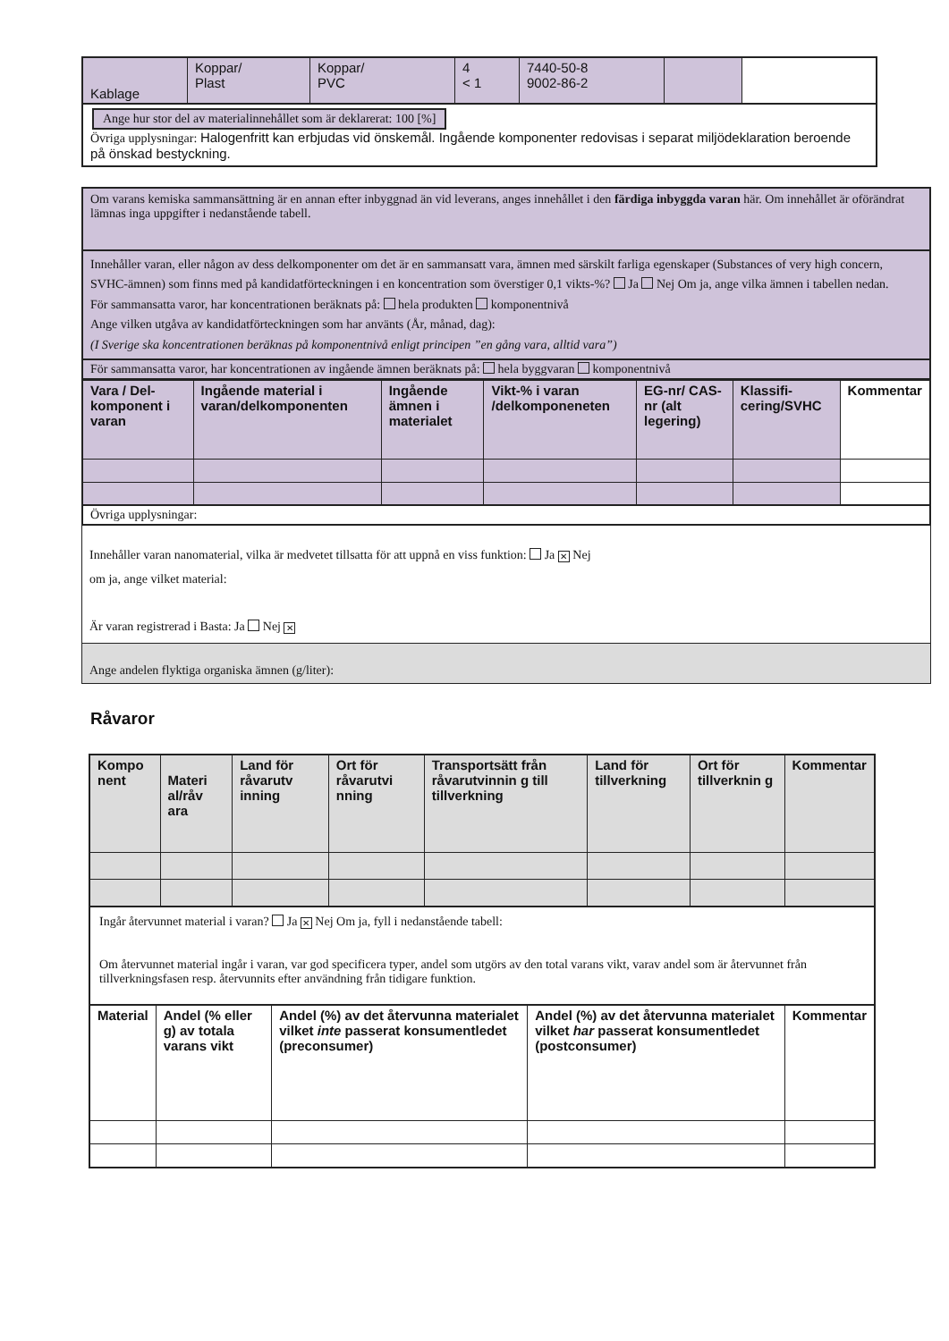| Kablage | Koppar/ Plast | Koppar/ PVC | 4 < 1 | 7440-50-8 9002-86-2 | | |
Ange hur stor del av materialinnehållet som är deklarerat: 100 [%]
Övriga upplysningar: Halogenfritt kan erbjudas vid önskemål. Ingående komponenter redovisas i separat miljödeklaration beroende på önskad bestyckning.
Om varans kemiska sammansättning är en annan efter inbyggnad än vid leverans, anges innehållet i den färdiga inbyggda varan här. Om innehållet är oförändrat lämnas inga uppgifter i nedanstående tabell.
Innehåller varan, eller någon av dess delkomponenter om det är en sammansatt vara, ämnen med särskilt farliga egenskaper (Substances of very high concern, SVHC-ämnen) som finns med på kandidatförteckningen i en koncentration som överstiger 0,1 vikts-%? Ja Nej Om ja, ange vilka ämnen i tabellen nedan.
För sammansatta varor, har koncentrationen beräknats på: hela produkten komponentnivå
Ange vilken utgåva av kandidatförteckningen som har använts (År, månad, dag):
(I Sverige ska koncentrationen beräknas på komponentnivå enligt principen ”en gång vara, alltid vara”)
För sammansatta varor, har koncentrationen av ingående ämnen beräknats på: hela byggvaran komponentnivå
| Vara / Del-komponent i varan | Ingående material i varan/delkomponenten | Ingående ämnen i materialet | Vikt-% i varan /delkomponeneten | EG-nr/ CAS-nr (alt legering) | Klassifi-cering/SVHC | Kommentar |
| --- | --- | --- | --- | --- | --- | --- |
Övriga upplysningar:
Innehåller varan nanomaterial, vilka är medvetet tillsatta för att uppnå en viss funktion: Ja ✕ Nej
om ja, ange vilket material:
Är varan registrerad i Basta: Ja Nej ✕
Ange andelen flyktiga organiska ämnen (g/liter):
Råvaror
| Kompo nent | Materi al/råv ara | Land för råvarutv inning | Ort för råvarutvi nning | Transportsätt från råvarutvinnin g till tillverkning | Land för tillverkning | Ort för tillverknin g | Kommentar |
| --- | --- | --- | --- | --- | --- | --- | --- |
Ingår återvunnet material i varan? Ja ✕ Nej Om ja, fyll i nedanstående tabell:
Om återvunnet material ingår i varan, var god specificera typer, andel som utgörs av den total varans vikt, varav andel som är återvunnet från tillverkningsfasen resp. återvunnits efter användning från tidigare funktion.
| Material | Andel (% eller g) av totala varans vikt | Andel (%) av det återvunna materialet vilket inte passerat konsumentledet (preconsumer) | Andel (%) av det återvunna materialet vilket har passerat konsumentledet (postconsumer) | Kommentar |
| --- | --- | --- | --- | --- |